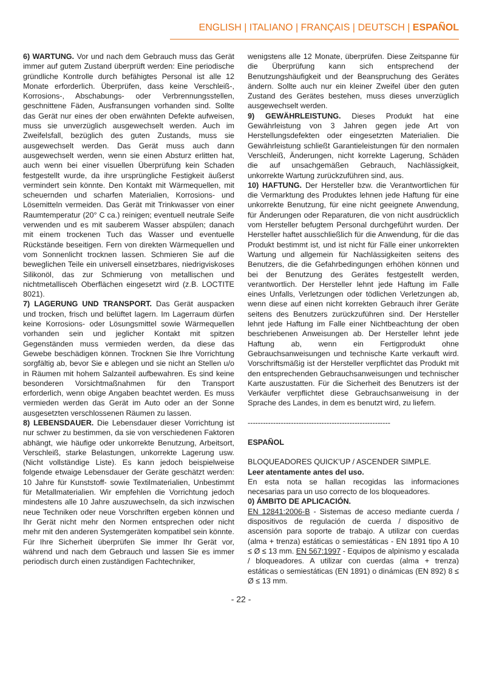ENGLISH | ITALIANO | FRANÇAIS | DEUTSCH | ESPAÑOL
6) WARTUNG. Vor und nach dem Gebrauch muss das Gerät immer auf gutem Zustand überprüft werden: Eine periodische gründliche Kontrolle durch befähigtes Personal ist alle 12 Monate erforderlich. Überprüfen, dass keine Verschleiß-, Korrosions-, Abschabungs- oder Verbrennungsstellen, geschnittene Fäden, Ausfransungen vorhanden sind. Sollte das Gerät nur eines der oben erwähnten Defekte aufweisen, muss sie unverzüglich ausgewechselt werden. Auch im Zweifelsfall, bezüglich des guten Zustands, muss sie ausgewechselt werden. Das Gerät muss auch dann ausgewechselt werden, wenn sie einen Absturz erlitten hat, auch wenn bei einer visuellen Überprüfung kein Schaden festgestellt wurde, da ihre ursprüngliche Festigkeit äußerst vermindert sein könnte. Den Kontakt mit Wärmequellen, mit scheuernden und scharfen Materialien, Korrosions- und Lösemitteln vermeiden. Das Gerät mit Trinkwasser von einer Raumtemperatur (20° C ca.) reinigen; eventuell neutrale Seife verwenden und es mit sauberem Wasser abspülen; danach mit einem trockenen Tuch das Wasser und eventuelle Rückstände beseitigen. Fern von direkten Wärmequellen und vom Sonnenlicht trocknen lassen. Schmieren Sie auf die beweglichen Teile ein universell einsetzbares, niedrigviskoses Silikonöl, das zur Schmierung von metallischen und nichtmetallisceh Oberflächen eingesetzt wird (z.B. LOCTITE 8021).
7) LAGERUNG UND TRANSPORT. Das Gerät auspacken und trocken, frisch und belüftet lagern. Im Lagerraum dürfen keine Korrosions- oder Lösungsmittel sowie Wärmequellen vorhanden sein und jeglicher Kontakt mit spitzen Gegenständen muss vermieden werden, da diese das Gewebe beschädigen können. Trocknen Sie Ihre Vorrichtung sorgfältig ab, bevor Sie e ablegen und sie nicht an Stellen u/o in Räumen mit hohem Salzanteil aufbewahren. Es sind keine besonderen Vorsichtmaßnahmen für den Transport erforderlich, wenn obige Angaben beachtet werden. Es muss vermieden werden das Gerät im Auto oder an der Sonne ausgesetzten verschlossenen Räumen zu lassen.
8) LEBENSDAUER. Die Lebensdauer dieser Vorrichtung ist nur schwer zu bestimmen, da sie von verschiedenen Faktoren abhängt, wie häufige oder unkorrekte Benutzung, Arbeitsort, Verschleiß, starke Belastungen, unkorrekte Lagerung usw. (Nicht vollständige Liste). Es kann jedoch beispielweise folgende etwaige Lebensdauer der Geräte geschätzt werden: 10 Jahre für Kunststoff- sowie Textilmaterialien, Unbestimmt für Metallmaterialien. Wir empfehlen die Vorrichtung jedoch mindestens alle 10 Jahre auszuwechseln, da sich inzwischen neue Techniken oder neue Vorschriften ergeben können und Ihr Gerät nicht mehr den Normen entsprechen oder nicht mehr mit den anderen Systemgeräten kompatibel sein könnte. Für Ihre Sicherheit überprüfen Sie immer Ihr Gerät vor, während und nach dem Gebrauch und lassen Sie es immer periodisch durch einen zuständigen Fachtechniker,
wenigstens alle 12 Monate, überprüfen. Diese Zeitspanne für die Überprüfung kann sich entsprechend der Benutzungshäufigkeit und der Beanspruchung des Gerätes ändern. Sollte auch nur ein kleiner Zweifel über den guten Zustand des Gerätes bestehen, muss dieses unverzüglich ausgewechselt werden.
9) GEWÄHRLEISTUNG. Dieses Produkt hat eine Gewährleistung von 3 Jahren gegen jede Art von Herstellungsdefekten oder eingesetzten Materialien. Die Gewährleistung schließt Garantieleistungen für den normalen Verschleiß, Änderungen, nicht korrekte Lagerung, Schäden die auf unsachgemäßen Gebrauch, Nachlässigkeit, unkorrekte Wartung zurückzuführen sind, aus.
10) HAFTUNG. Der Hersteller bzw. die Verantwortlichen für die Vermarktung des Produktes lehnen jede Haftung für eine unkorrekte Benutzung, für eine nicht geeignete Anwendung, für Änderungen oder Reparaturen, die von nicht ausdrücklich vom Hersteller befugtem Personal durchgeführt wurden. Der Hersteller haftet ausschließlich für die Anwendung, für die das Produkt bestimmt ist, und ist nicht für Fälle einer unkorrekten Wartung und allgemein für Nachlässigkeiten seitens des Benutzers, die die Gefahrbedingungen erhöhen können und bei der Benutzung des Gerätes festgestellt werden, verantwortlich. Der Hersteller lehnt jede Haftung im Falle eines Unfalls, Verletzungen oder tödlichen Verletzungen ab, wenn diese auf einen nicht korrekten Gebrauch ihrer Geräte seitens des Benutzers zurückzuführen sind. Der Hersteller lehnt jede Haftung im Falle einer Nichtbeachtung der oben beschriebenen Anweisungen ab. Der Hersteller lehnt jede Haftung ab, wenn ein Fertigprodukt ohne Gebrauchsanweisungen und technische Karte verkauft wird. Vorschriftsmäßig ist der Hersteller verpflichtet das Produkt mit den entsprechenden Gebrauchsanweisungen und technischer Karte auszustatten. Für die Sicherheit des Benutzers ist der Verkäufer verpflichtet diese Gebrauchsanweisung in der Sprache des Landes, in dem es benutzt wird, zu liefern.
--------------------------------------------------------
ESPAÑOL
BLOQUEADORES QUICK’UP / ASCENDER SIMPLE.
Leer atentamente antes del uso.
En esta nota se hallan recogidas las informaciones necesarias para un uso correcto de los bloqueadores.
0) ÁMBITO DE APLICACIÓN.
EN 12841:2006-B - Sistemas de acceso mediante cuerda / dispositivos de regulación de cuerda / dispositivo de ascensión para soporte de trabajo. A utilizar con cuerdas (alma + trenza) estáticas o semiestáticas - EN 1891 tipo A 10 ≤ Ø ≤ 13 mm. EN 567:1997 - Equipos de alpinismo y escalada / bloqueadores. A utilizar con cuerdas (alma + trenza) estáticas o semiestáticas (EN 1891) o dinámicas (EN 892) 8 ≤ Ø ≤ 13 mm.
- 22 -